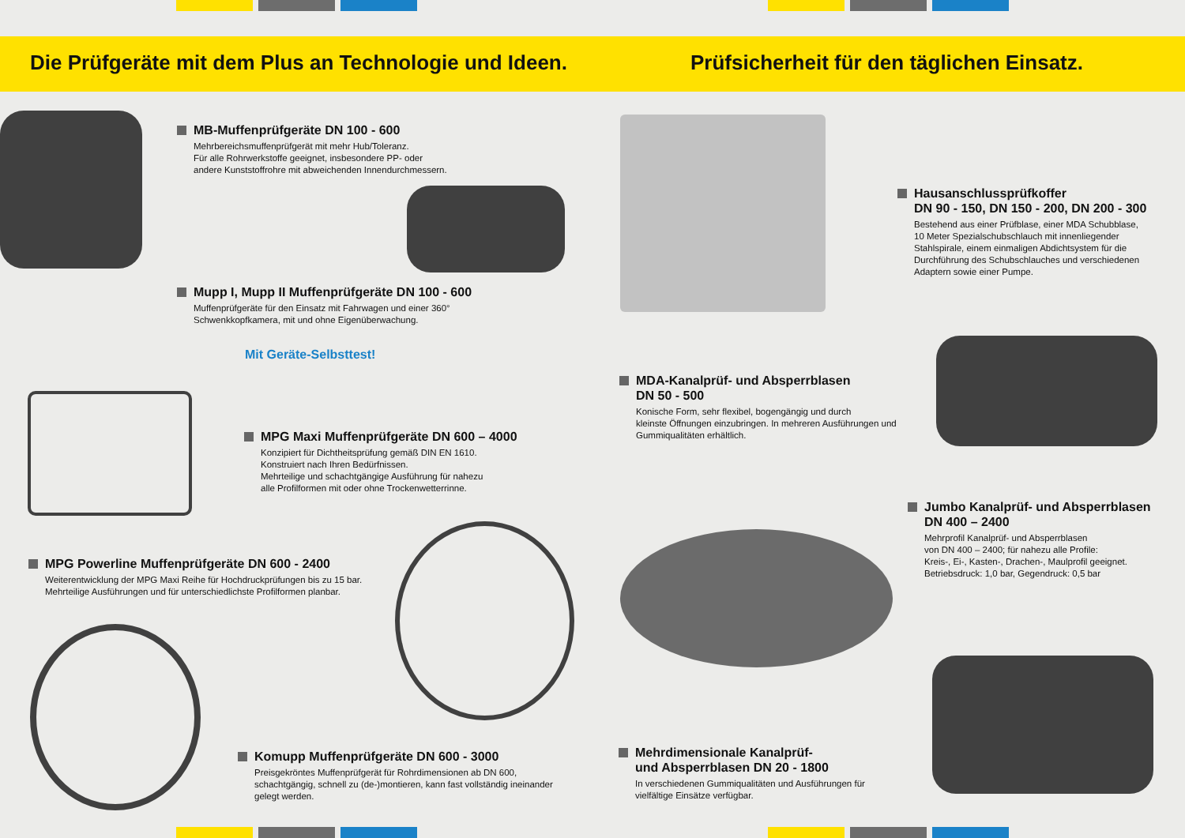Die Prüfgeräte mit dem Plus an Technologie und Ideen.
Prüfsicherheit für den täglichen Einsatz.
MB-Muffenprüfgeräte DN 100 - 600
Mehrbereichsmuffenprüfgerät mit mehr Hub/Toleranz.
Für alle Rohrwerkstoffe geeignet, insbesondere PP- oder
andere Kunststoffrohre mit abweichenden Innendurchmessern.
Mupp I, Mupp II Muffenprüfgeräte DN 100 - 600
Muffenprüfgeräte für den Einsatz mit Fahrwagen und einer 360°
Schwenkkopfkamera, mit und ohne Eigenüberwachung.
Mit Geräte-Selbsttest!
MPG Maxi Muffenprüfgeräte DN 600 – 4000
Konzipiert für Dichtheitsprüfung gemäß DIN EN 1610.
Konstruiert nach Ihren Bedürfnissen.
Mehrteilige und schachtgängige Ausführung für nahezu
alle Profilformen mit oder ohne Trockenwetterrinne.
MPG Powerline Muffenprüfgeräte DN 600 - 2400
Weiterentwicklung der MPG Maxi Reihe für Hochdruckprüfungen bis zu 15 bar.
Mehrteilige Ausführungen und für unterschiedlichste Profilformen planbar.
Komupp Muffenprüfgeräte DN 600 - 3000
Preisgekröntes Muffenprüfgerät für Rohrdimensionen ab DN 600,
schachtgängig, schnell zu (de-)montieren, kann fast vollständig ineinander
gelegt werden.
Hausanschlussprüfkoffer
DN 90 - 150, DN 150 - 200, DN 200 - 300
Bestehend aus einer Prüfblase, einer MDA Schubblase,
10 Meter Spezialschubschlauch mit innenliegender
Stahlspirale, einem einmaligen Abdichtsystem für die
Durchführung des Schubschlauches und verschiedenen
Adaptern sowie einer Pumpe.
MDA-Kanalprüf- und Absperrblasen
DN 50 - 500
Konische Form, sehr flexibel, bogengängig und durch
kleinste Öffnungen einzubringen. In mehreren Ausführungen und
Gummiqualitäten erhältlich.
Jumbo Kanalprüf- und Absperrblasen
DN 400 – 2400
Mehrprofil Kanalprüf- und Absperrblasen
von DN 400 – 2400; für nahezu alle Profile:
Kreis-, Ei-, Kasten-, Drachen-, Maulprofil geeignet.
Betriebsdruck: 1,0 bar, Gegendruck: 0,5 bar
Mehrdimensionale Kanalprüf-
und Absperrblasen DN 20 - 1800
In verschiedenen Gummiqualitäten und Ausführungen für
vielfältige Einsätze verfügbar.